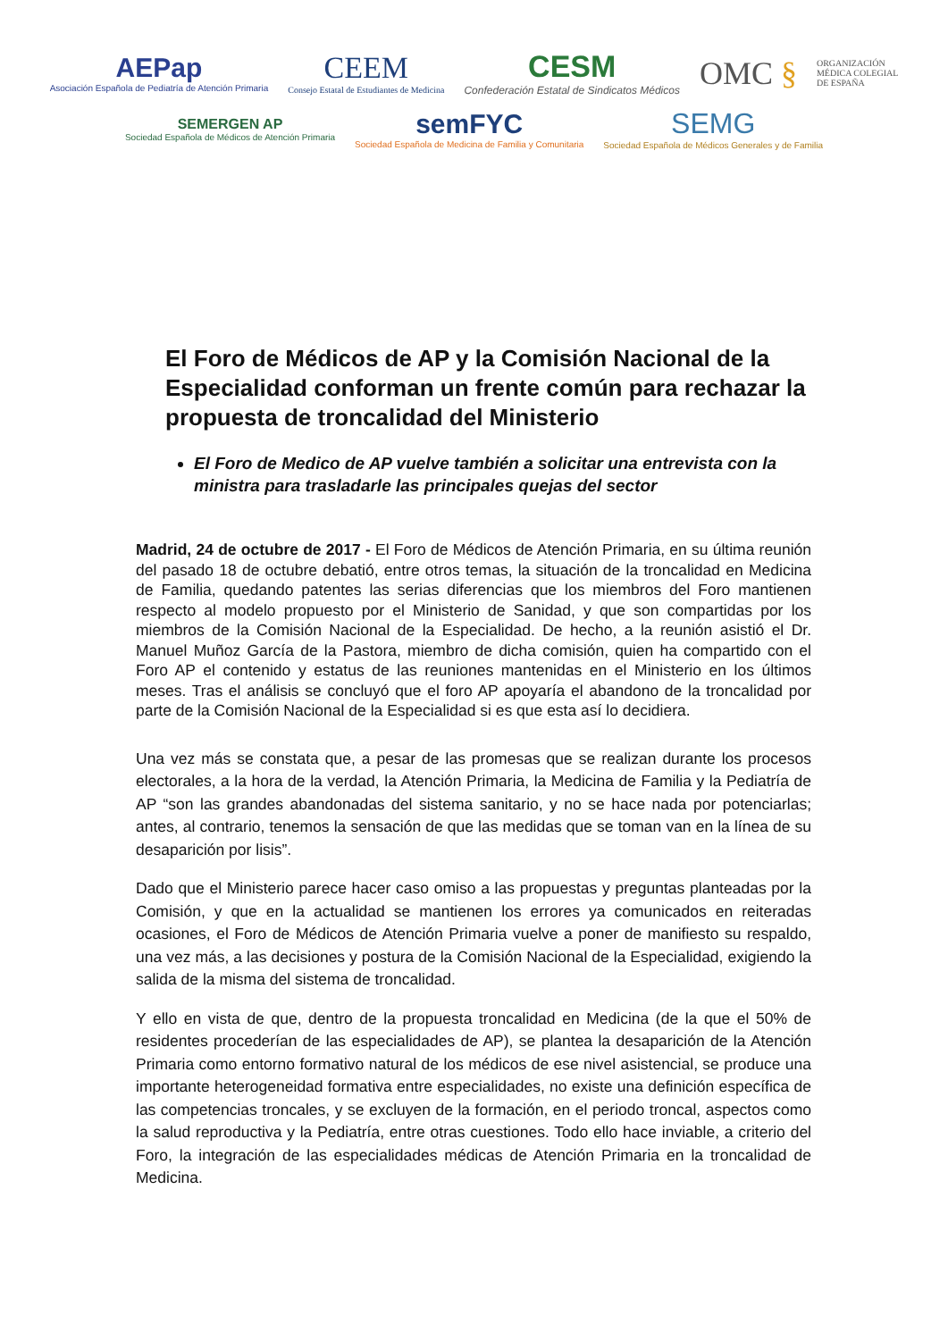AEPap
Asociación Española de Pediatría de Atención Primaria
CEEM
Consejo Estatal de Estudiantes de Medicina
CESM
Confederación Estatal de Sindicatos Médicos
OMC §
ORGANIZACIÓN
MÉDICA COLEGIAL
DE ESPAÑA
SEMERGEN AP
Sociedad Española de Médicos de Atención Primaria
semFYC
Sociedad Española de Medicina de Familia y Comunitaria
SEMG
Sociedad Española de Médicos Generales y de Familia
El Foro de Médicos de AP y la Comisión Nacional de la Especialidad conforman un frente común para rechazar la propuesta de troncalidad del Ministerio
El Foro de Medico de AP vuelve también a solicitar una entrevista con la ministra para trasladarle las principales quejas del sector
Madrid, 24 de octubre de 2017 - El Foro de Médicos de Atención Primaria, en su última reunión del pasado 18 de octubre debatió, entre otros temas, la situación de la troncalidad en Medicina de Familia, quedando patentes las serias diferencias que los miembros del Foro mantienen respecto al modelo propuesto por el Ministerio de Sanidad, y que son compartidas por los miembros de la Comisión Nacional de la Especialidad. De hecho, a la reunión asistió el Dr. Manuel Muñoz García de la Pastora, miembro de dicha comisión, quien ha compartido con el Foro AP el contenido y estatus de las reuniones mantenidas en el Ministerio en los últimos meses. Tras el análisis se concluyó que el foro AP apoyaría el abandono de la troncalidad por parte de la Comisión Nacional de la Especialidad si es que esta así lo decidiera.
Una vez más se constata que, a pesar de las promesas que se realizan durante los procesos electorales, a la hora de la verdad, la Atención Primaria, la Medicina de Familia y la Pediatría de AP “son las grandes abandonadas del sistema sanitario, y no se hace nada por potenciarlas; antes, al contrario, tenemos la sensación de que las medidas que se toman van en la línea de su desaparición por lisis”.
Dado que el Ministerio parece hacer caso omiso a las propuestas y preguntas planteadas por la Comisión, y que en la actualidad se mantienen los errores ya comunicados en reiteradas ocasiones, el Foro de Médicos de Atención Primaria vuelve a poner de manifiesto su respaldo, una vez más, a las decisiones y postura de la Comisión Nacional de la Especialidad, exigiendo la salida de la misma del sistema de troncalidad.
Y ello en vista de que, dentro de la propuesta troncalidad en Medicina (de la que el 50% de residentes procederían de las especialidades de AP), se plantea la desaparición de la Atención Primaria como entorno formativo natural de los médicos de ese nivel asistencial, se produce una importante heterogeneidad formativa entre especialidades, no existe una definición específica de las competencias troncales, y se excluyen de la formación, en el periodo troncal, aspectos como la salud reproductiva y la Pediatría, entre otras cuestiones. Todo ello hace inviable, a criterio del Foro, la integración de las especialidades médicas de Atención Primaria en la troncalidad de Medicina.